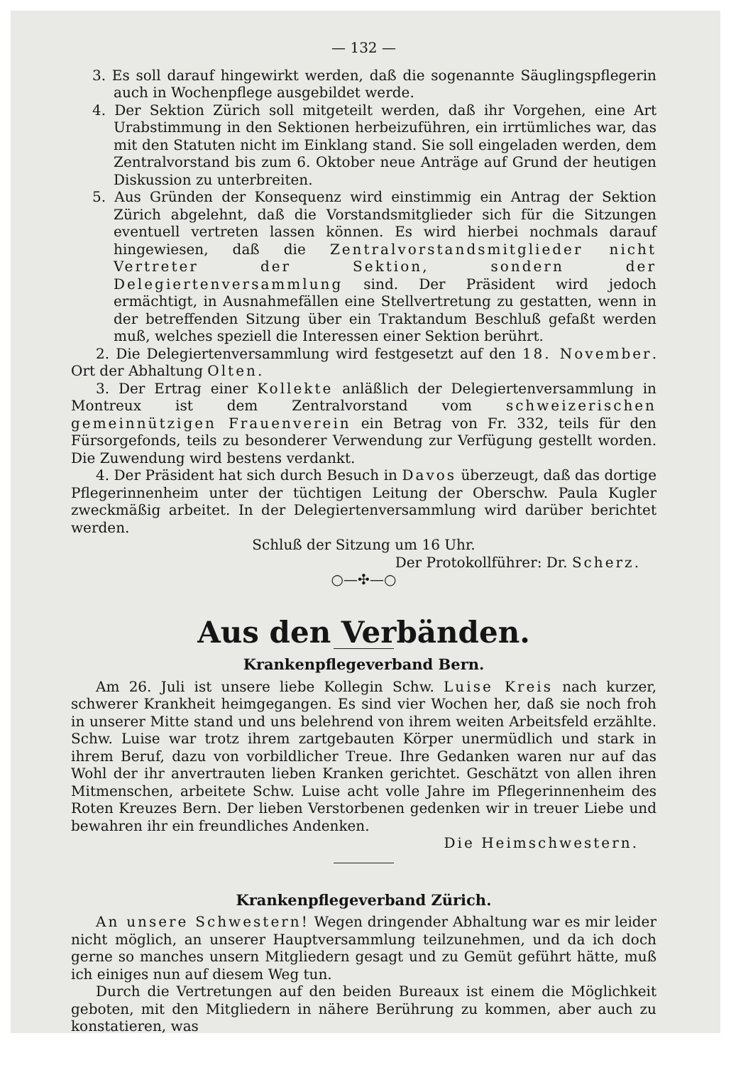— 132 —
3. Es soll darauf hingewirkt werden, daß die sogenannte Säuglingspflegerin auch in Wochenpflege ausgebildet werde.
4. Der Sektion Zürich soll mitgeteilt werden, daß ihr Vorgehen, eine Art Urabstimmung in den Sektionen herbeizuführen, ein irrtümliches war, das mit den Statuten nicht im Einklang stand. Sie soll eingeladen werden, dem Zentralvorstand bis zum 6. Oktober neue Anträge auf Grund der heutigen Diskussion zu unterbreiten.
5. Aus Gründen der Konsequenz wird einstimmig ein Antrag der Sektion Zürich abgelehnt, daß die Vorstandsmitglieder sich für die Sitzungen eventuell vertreten lassen können. Es wird hierbei nochmals darauf hingewiesen, daß die Zentralvorstandsmitglieder nicht Vertreter der Sektion, sondern der Delegiertenversammlung sind. Der Präsident wird jedoch ermächtigt, in Ausnahmefällen eine Stellvertretung zu gestatten, wenn in der betreffenden Sitzung über ein Traktandum Beschluß gefaßt werden muß, welches speziell die Interessen einer Sektion berührt.
2. Die Delegiertenversammlung wird festgesetzt auf den 18. November. Ort der Abhaltung Olten.
3. Der Ertrag einer Kollekte anläßlich der Delegiertenversammlung in Montreux ist dem Zentralvorstand vom schweizerischen gemeinnützigen Frauenverein ein Betrag von Fr. 332, teils für den Fürsorgefonds, teils zu besonderer Verwendung zur Verfügung gestellt worden. Die Zuwendung wird bestens verdankt.
4. Der Präsident hat sich durch Besuch in Davos überzeugt, daß das dortige Pflegerinnenheim unter der tüchtigen Leitung der Oberschw. Paula Kugler zweckmäßig arbeitet. In der Delegiertenversammlung wird darüber berichtet werden.
Schluß der Sitzung um 16 Uhr.
Der Protokollführer: Dr. Scherz.
○—✣—○
Aus den Verbänden.
Krankenpflegeverband Bern.
Am 26. Juli ist unsere liebe Kollegin Schw. Luise Kreis nach kurzer, schwerer Krankheit heimgegangen. Es sind vier Wochen her, daß sie noch froh in unserer Mitte stand und uns belehrend von ihrem weiten Arbeitsfeld erzählte. Schw. Luise war trotz ihrem zartgebauten Körper unermüdlich und stark in ihrem Beruf, dazu von vorbildlicher Treue. Ihre Gedanken waren nur auf das Wohl der ihr anvertrauten lieben Kranken gerichtet. Geschätzt von allen ihren Mitmenschen, arbeitete Schw. Luise acht volle Jahre im Pflegerinnenheim des Roten Kreuzes Bern. Der lieben Verstorbenen gedenken wir in treuer Liebe und bewahren ihr ein freundliches Andenken.
Die Heimschwestern.
Krankenpflegeverband Zürich.
An unsere Schwestern! Wegen dringender Abhaltung war es mir leider nicht möglich, an unserer Hauptversammlung teilzunehmen, und da ich doch gerne so manches unsern Mitgliedern gesagt und zu Gemüt geführt hätte, muß ich einiges nun auf diesem Weg tun.
Durch die Vertretungen auf den beiden Bureaux ist einem die Möglichkeit geboten, mit den Mitgliedern in nähere Berührung zu kommen, aber auch zu konstatieren, was